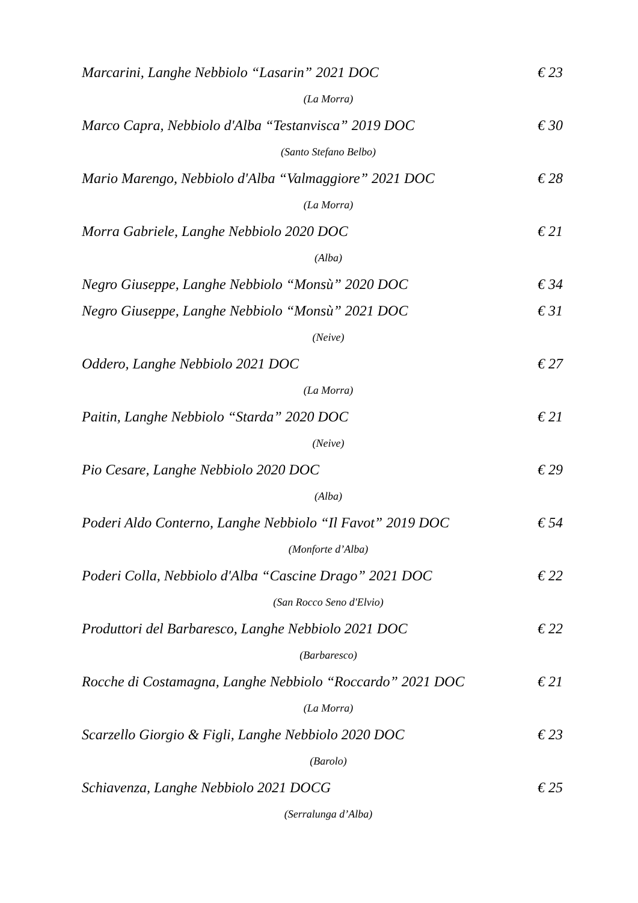Marcarini, Langhe Nebbiolo “Lasarin” 2021 DOC € 23
(La Morra)
Marco Capra, Nebbiolo d'Alba “Testanvisca” 2019 DOC € 30
(Santo Stefano Belbo)
Mario Marengo, Nebbiolo d'Alba “Valmaggiore” 2021 DOC € 28
(La Morra)
Morra Gabriele, Langhe Nebbiolo 2020 DOC € 21
(Alba)
Negro Giuseppe, Langhe Nebbiolo “Monsù” 2020 DOC € 34
Negro Giuseppe, Langhe Nebbiolo “Monsù” 2021 DOC € 31
(Neive)
Oddero, Langhe Nebbiolo 2021 DOC € 27
(La Morra)
Paitin, Langhe Nebbiolo “Starda” 2020 DOC € 21
(Neive)
Pio Cesare, Langhe Nebbiolo 2020 DOC € 29
(Alba)
Poderi Aldo Conterno, Langhe Nebbiolo “Il Favot” 2019 DOC € 54
(Monforte d’Alba)
Poderi Colla, Nebbiolo d'Alba “Cascine Drago” 2021 DOC € 22
(San Rocco Seno d'Elvio)
Produttori del Barbaresco, Langhe Nebbiolo 2021 DOC € 22
(Barbaresco)
Rocche di Costamagna, Langhe Nebbiolo “Roccardo” 2021 DOC € 21
(La Morra)
Scarzello Giorgio & Figli, Langhe Nebbiolo 2020 DOC € 23
(Barolo)
Schiavenza, Langhe Nebbiolo 2021 DOCG € 25
(Serralunga d’Alba)